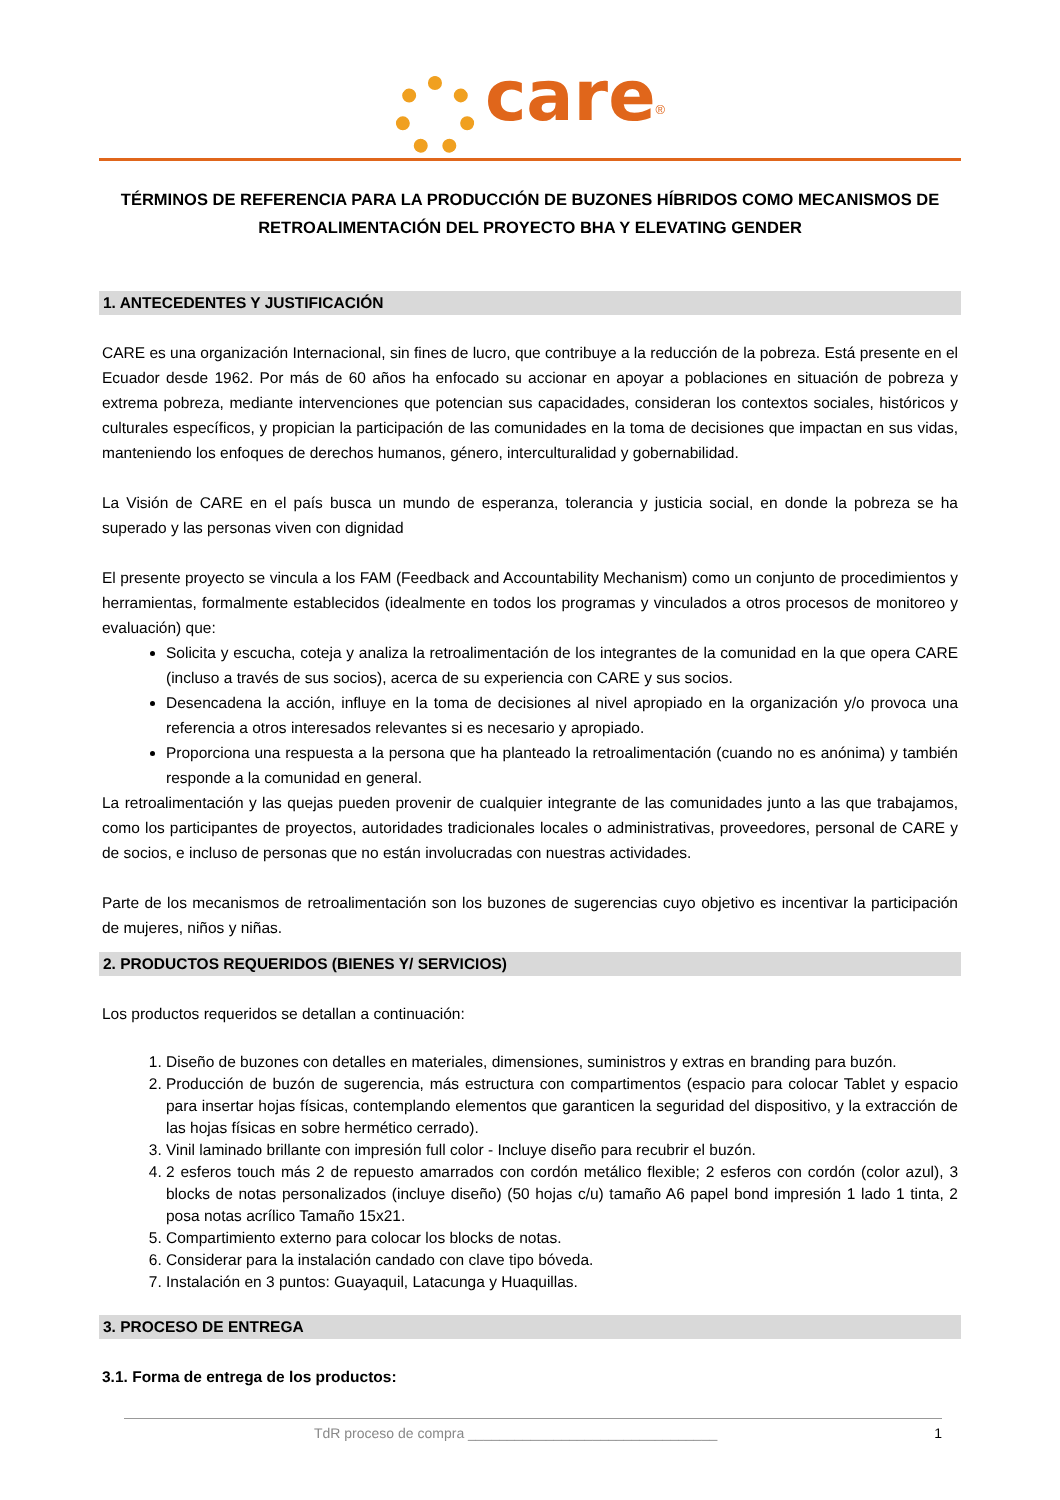care<sup>®</sup>
TÉRMINOS DE REFERENCIA PARA LA PRODUCCIÓN DE BUZONES HÍBRIDOS COMO MECANISMOS DE RETROALIMENTACIÓN DEL PROYECTO BHA Y ELEVATING GENDER
1. ANTECEDENTES Y JUSTIFICACIÓN
CARE es una organización Internacional, sin fines de lucro, que contribuye a la reducción de la pobreza. Está presente en el Ecuador desde 1962. Por más de 60 años ha enfocado su accionar en apoyar a poblaciones en situación de pobreza y extrema pobreza, mediante intervenciones que potencian sus capacidades, consideran los contextos sociales, históricos y culturales específicos, y propician la participación de las comunidades en la toma de decisiones que impactan en sus vidas, manteniendo los enfoques de derechos humanos, género, interculturalidad y gobernabilidad.
La Visión de CARE en el país busca un mundo de esperanza, tolerancia y justicia social, en donde la pobreza se ha superado y las personas viven con dignidad
El presente proyecto se vincula a los FAM (Feedback and Accountability Mechanism) como un conjunto de procedimientos y herramientas, formalmente establecidos (idealmente en todos los programas y vinculados a otros procesos de monitoreo y evaluación) que:
Solicita y escucha, coteja y analiza la retroalimentación de los integrantes de la comunidad en la que opera CARE (incluso a través de sus socios), acerca de su experiencia con CARE y sus socios.
Desencadena la acción, influye en la toma de decisiones al nivel apropiado en la organización y/o provoca una referencia a otros interesados relevantes si es necesario y apropiado.
Proporciona una respuesta a la persona que ha planteado la retroalimentación (cuando no es anónima) y también responde a la comunidad en general.
La retroalimentación y las quejas pueden provenir de cualquier integrante de las comunidades junto a las que trabajamos, como los participantes de proyectos, autoridades tradicionales locales o administrativas, proveedores, personal de CARE y de socios, e incluso de personas que no están involucradas con nuestras actividades.
Parte de los mecanismos de retroalimentación son los buzones de sugerencias cuyo objetivo es incentivar la participación de mujeres, niños y niñas.
2. PRODUCTOS REQUERIDOS (BIENES Y/ SERVICIOS)
Los productos requeridos se detallan a continuación:
1. Diseño de buzones con detalles en materiales, dimensiones, suministros y extras en branding para buzón.
2. Producción de buzón de sugerencia, más estructura con compartimentos (espacio para colocar Tablet y espacio para insertar hojas físicas, contemplando elementos que garanticen la seguridad del dispositivo, y la extracción de las hojas físicas en sobre hermético cerrado).
3. Vinil laminado brillante con impresión full color - Incluye diseño para recubrir el buzón.
4. 2 esferos touch más 2 de repuesto amarrados con cordón metálico flexible; 2 esferos con cordón (color azul), 3 blocks de notas personalizados (incluye diseño) (50 hojas c/u) tamaño A6 papel bond impresión 1 lado 1 tinta, 2 posa notas acrílico Tamaño 15x21.
5. Compartimiento externo para colocar los blocks de notas.
6. Considerar para la instalación candado con clave tipo bóveda.
7. Instalación en 3 puntos: Guayaquil, Latacunga y Huaquillas.
3. PROCESO DE ENTREGA
3.1. Forma de entrega de los productos:
TdR proceso de compra ________________________________ 1